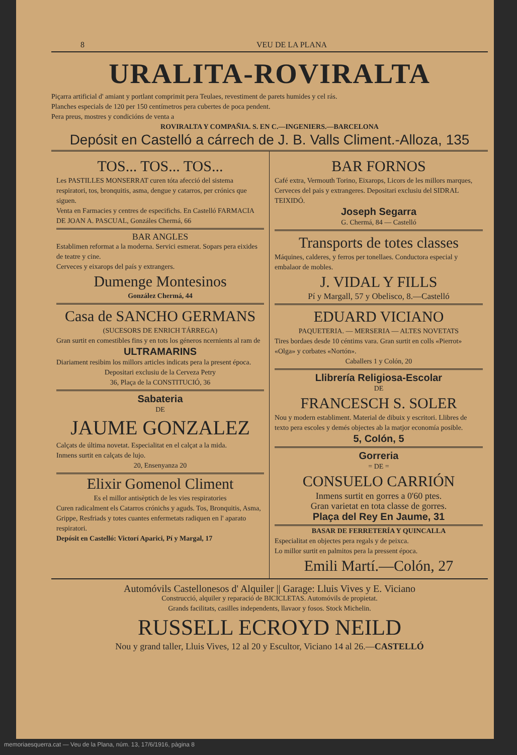8 VEU DE LA PLANA
URALITA-ROVIRALTA
Piçarra artificial d' amiant y portlant comprimit pera Teulaes, revestiment de parets humides y cel rás.
Planches especials de 120 per 150 centímetros pera cubertes de poca pendent.
Pera preus, mostres y condicións de venta a
ROVIRALTA Y COMPAÑIA. S. EN C.—INGENIERS.—BARCELONA
Depósit en Castelló a cárrech de J. B. Valls Climent.-Alloza, 135
TOS... TOS... TOS...
Les PASTILLES MONSERRAT curen tóta afecció del sistema respiratori, tos, bronquitis, asma, dengue y catarros, per crónics que siguen.
Venta en Farmacies y centres de especifichs. En Castelló FARMACIA DE JOAN A. PASCUAL, Gonzáles Chermá, 66
BAR ANGLES
Establimen reformat a la moderna. Servici esmerat. Sopars pera eixides de teatre y cine.
Cerveces y eixarops del país y extrangers.
Dumenge Montesinos
González Chermá, 44
Casa de SANCHO GERMANS
(SUCESORS DE ENRICH TÁRREGA)
Gran surtit en comestibles fins y en tots los géneros ncernients al ram de
ULTRAMARINS
Diariament resibim los millors articles indicats pera la present época.
Depositari exclusiu de la Cerveza Petry
36, Plaça de la CONSTITUCIÓ, 36
Sabateria
DE
JAUME GONZALEZ
Calçats de última novetat. Especialitat en el calçat a la mida.
Inmens surtit en calçats de lujo.
20, Ensenyanza 20
Elixir Gomenol Climent
Es el millor antisèptich de les vies respiratories
Curen radicalment els Catarros crónichs y aguds. Tos, Bronquitis, Asma, Grippe, Resfriads y totes cuantes enfermetats radiquen en l' aparato respiratori.
Depósit en Castelló: Victorí Aparici, Pí y Margal, 17
BAR FORNOS
Café extra, Vermouth Torino, Eixarops, Licors de les millors marques, Cerveces del pais y extrangeres. Depositari exclusiu del SIDRAL TEIXIDÓ.
Joseph Segarra
G. Chermá, 84 — Castelló
Transports de totes classes
Máquines, calderes, y ferros per tonellaes. Conductora especial y embalaor de mobles.
J. VIDAL Y FILLS
Pí y Margall, 57 y Obelisco, 8.—Castelló
EDUARD VICIANO
PAQUETERIA. — MERSERIA — ALTES NOVETATS
Tires bordaes desde 10 céntims vara. Gran surtit en colls «Pierrot» «Olga» y corbates «Nortón».
Caballers 1 y Colón, 20
Llibrería Religiosa-Escolar
DE
FRANCESCH S. SOLER
Nou y modern establiment. Material de dibuix y escritori. Llibres de texto pera escoles y demés objectes ab la matjor economía posible.
5, Colón, 5
Gorreria
= DE =
CONSUELO CARRIÓN
Inmens surtit en gorres a 0'60 ptes.
Gran varietat en tota classe de gorres.
Plaça del Rey En Jaume, 31
BASAR DE FERRETERÍA Y QUINCALLA
Especialitat en objectes pera regals y de peixca.
Lo millor surtit en palmitos pera la pressent época.
Emili Martí.—Colón, 27
Automóvils Castellonesos d' Alquiler || Garage: Lluis Vives y E. Viciano
Construcció, alquiler y reparació de BICICLETAS. Automóvils de propietat.
Grands facilitats, casilles independents, llavaor y fosos. Stock Michelin.
RUSSELL ECROYD NEILD
Nou y grand taller, Lluis Vives, 12 al 20 y Escultor, Viciano 14 al 26.—CASTELLÓ
memoriaesquerra.cat — Veu de la Plana, núm. 13, 17/6/1916, pàgina 8